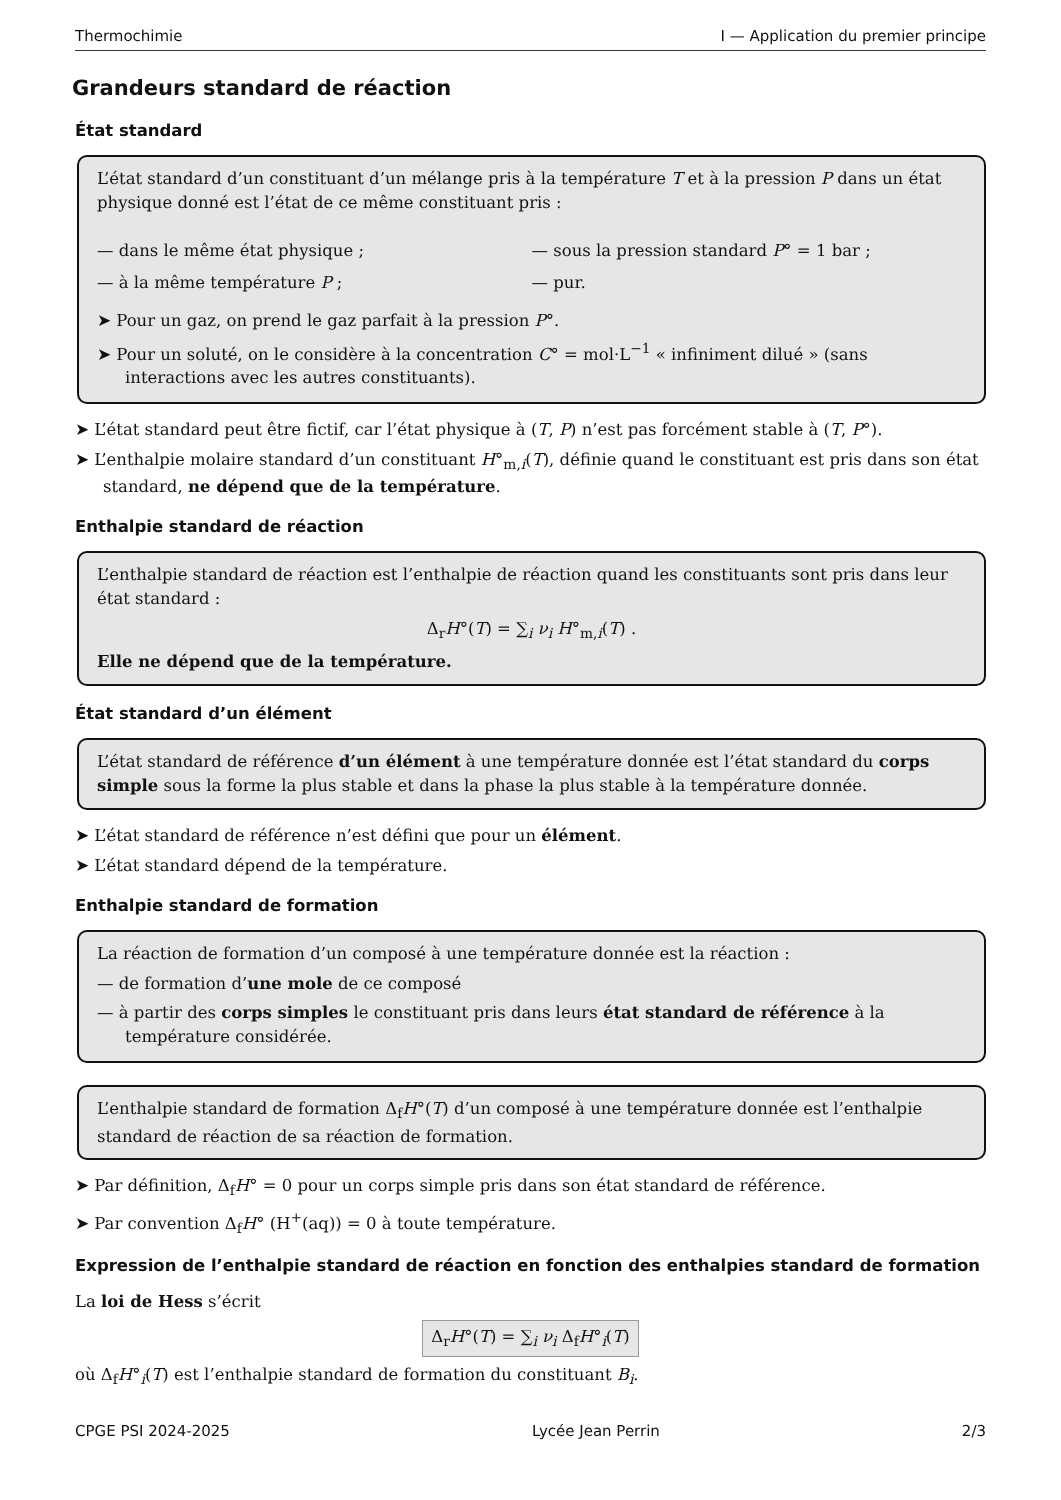Thermochimie I — Application du premier principe
Grandeurs standard de réaction
État standard
L’état standard d’un constituant d’un mélange pris à la température T et à la pression P dans un état physique donné est l’état de ce même constituant pris :
— dans le même état physique ; — sous la pression standard P° = 1 bar ; — à la même température P ; — pur.
➤ Pour un gaz, on prend le gaz parfait à la pression P°.
➤ Pour un soluté, on le considère à la concentration C° = mol·L<sup>−1</sup> « infiniment dilué » (sans interactions avec les autres constituants).
➤ L’état standard peut être fictif, car l’état physique à (T, P) n’est pas forcément stable à (T, P°).
➤ L’enthalpie molaire standard d’un constituant H°<sub>m,i</sub>(T), définie quand le constituant est pris dans son état standard, ne dépend que de la température.
Enthalpie standard de réaction
L’enthalpie standard de réaction est l’enthalpie de réaction quand les constituants sont pris dans leur état standard :
Δ<sub>r</sub>H°(T) = ∑<sub>i</sub> ν<sub>i</sub> H°<sub>m,i</sub>(T) .
Elle ne dépend que de la température.
État standard d’un élément
L’état standard de référence d’un élément à une température donnée est l’état standard du corps simple sous la forme la plus stable et dans la phase la plus stable à la température donnée.
➤ L’état standard de référence n’est défini que pour un élément.
➤ L’état standard dépend de la température.
Enthalpie standard de formation
La réaction de formation d’un composé à une température donnée est la réaction :
— de formation d’une mole de ce composé
— à partir des corps simples le constituant pris dans leurs état standard de référence à la température considérée.
L’enthalpie standard de formation Δ<sub>f</sub>H°(T) d’un composé à une température donnée est l’enthalpie standard de réaction de sa réaction de formation.
➤ Par définition, Δ<sub>f</sub>H° = 0 pour un corps simple pris dans son état standard de référence.
➤ Par convention Δ<sub>f</sub>H° (H<sup>+</sup>(aq)) = 0 à toute température.
Expression de l’enthalpie standard de réaction en fonction des enthalpies standard de formation
La loi de Hess s’écrit
Δ<sub>r</sub>H°(T) = ∑<sub>i</sub> ν<sub>i</sub> Δ<sub>f</sub>H°<sub>i</sub>(T)
où Δ<sub>f</sub>H°<sub>i</sub>(T) est l’enthalpie standard de formation du constituant B<sub>i</sub>.
CPGE PSI 2024-2025 Lycée Jean Perrin 2/3